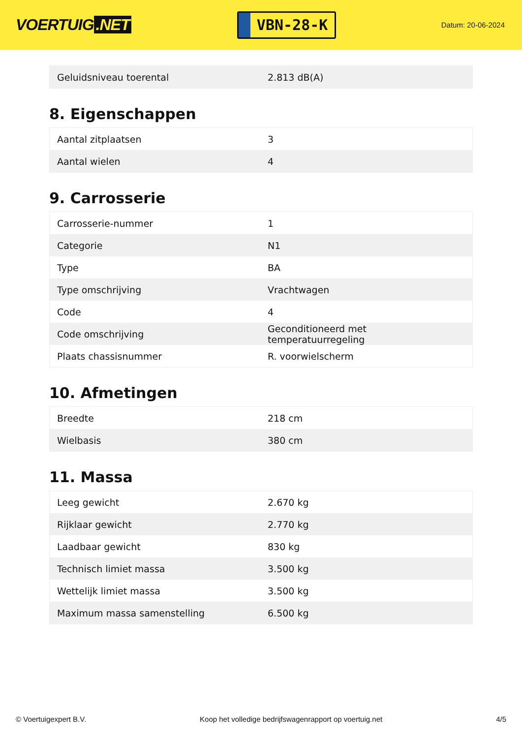VOERTUIG.NET
VBN-28-K
Datum: 20-06-2024
| Geluidsniveau toerental | 2.813 dB(A) |
8. Eigenschappen
| Aantal zitplaatsen | 3 |
| Aantal wielen | 4 |
9. Carrosserie
| Carrosserie-nummer | 1 |
| Categorie | N1 |
| Type | BA |
| Type omschrijving | Vrachtwagen |
| Code | 4 |
| Code omschrijving | Geconditioneerd met temperatuurregeling |
| Plaats chassisnummer | R. voorwielscherm |
10. Afmetingen
| Breedte | 218 cm |
| Wielbasis | 380 cm |
11. Massa
| Leeg gewicht | 2.670 kg |
| Rijklaar gewicht | 2.770 kg |
| Laadbaar gewicht | 830 kg |
| Technisch limiet massa | 3.500 kg |
| Wettelijk limiet massa | 3.500 kg |
| Maximum massa samenstelling | 6.500 kg |
© Voertuigexpert B.V. Koop het volledige bedrijfswagenrapport op voertuig.net 4/5